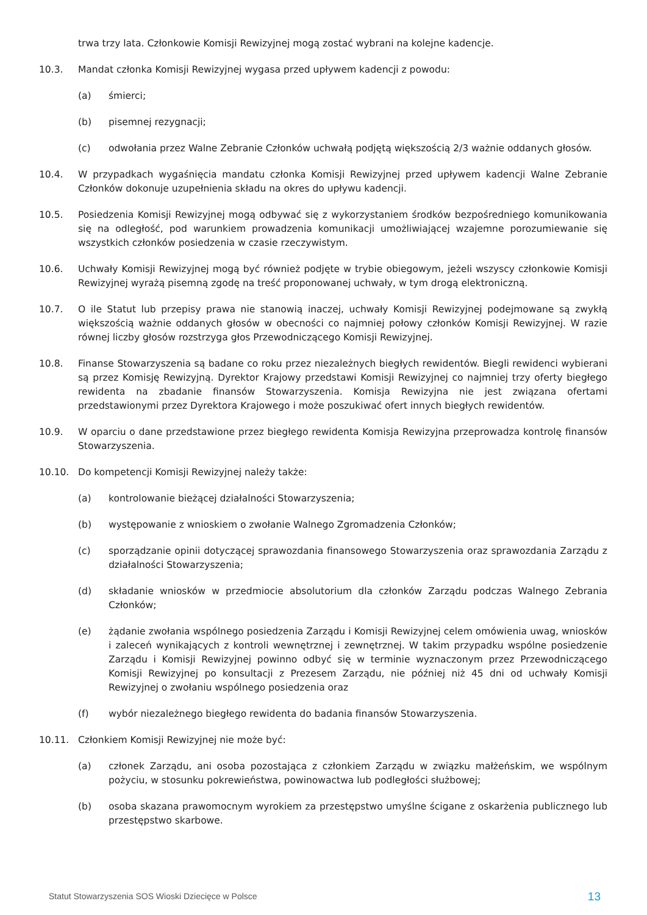trwa trzy lata. Członkowie Komisji Rewizyjnej mogą zostać wybrani na kolejne kadencje.
10.3. Mandat członka Komisji Rewizyjnej wygasa przed upływem kadencji z powodu:
(a) śmierci;
(b) pisemnej rezygnacji;
(c) odwołania przez Walne Zebranie Członków uchwałą podjętą większością 2/3 ważnie oddanych głosów.
10.4. W przypadkach wygaśnięcia mandatu członka Komisji Rewizyjnej przed upływem kadencji Walne Zebranie Członków dokonuje uzupełnienia składu na okres do upływu kadencji.
10.5. Posiedzenia Komisji Rewizyjnej mogą odbywać się z wykorzystaniem środków bezpośredniego komunikowania się na odległość, pod warunkiem prowadzenia komunikacji umożliwiającej wzajemne porozumiewanie się wszystkich członków posiedzenia w czasie rzeczywistym.
10.6. Uchwały Komisji Rewizyjnej mogą być również podjęte w trybie obiegowym, jeżeli wszyscy członkowie Komisji Rewizyjnej wyrażą pisemną zgodę na treść proponowanej uchwały, w tym drogą elektroniczną.
10.7. O ile Statut lub przepisy prawa nie stanowią inaczej, uchwały Komisji Rewizyjnej podejmowane są zwykłą większością ważnie oddanych głosów w obecności co najmniej połowy członków Komisji Rewizyjnej. W razie równej liczby głosów rozstrzyga głos Przewodniczącego Komisji Rewizyjnej.
10.8. Finanse Stowarzyszenia są badane co roku przez niezależnych biegłych rewidentów. Biegli rewidenci wybierani są przez Komisję Rewizyjną. Dyrektor Krajowy przedstawi Komisji Rewizyjnej co najmniej trzy oferty biegłego rewidenta na zbadanie finansów Stowarzyszenia. Komisja Rewizyjna nie jest związana ofertami przedstawionymi przez Dyrektora Krajowego i może poszukiwać ofert innych biegłych rewidentów.
10.9. W oparciu o dane przedstawione przez biegłego rewidenta Komisja Rewizyjna przeprowadza kontrolę finansów Stowarzyszenia.
10.10. Do kompetencji Komisji Rewizyjnej należy także:
(a) kontrolowanie bieżącej działalności Stowarzyszenia;
(b) występowanie z wnioskiem o zwołanie Walnego Zgromadzenia Członków;
(c) sporządzanie opinii dotyczącej sprawozdania finansowego Stowarzyszenia oraz sprawozdania Zarządu z działalności Stowarzyszenia;
(d) składanie wniosków w przedmiocie absolutorium dla członków Zarządu podczas Walnego Zebrania Członków;
(e) żądanie zwołania wspólnego posiedzenia Zarządu i Komisji Rewizyjnej celem omówienia uwag, wniosków i zaleceń wynikających z kontroli wewnętrznej i zewnętrznej. W takim przypadku wspólne posiedzenie Zarządu i Komisji Rewizyjnej powinno odbyć się w terminie wyznaczonym przez Przewodniczącego Komisji Rewizyjnej po konsultacji z Prezesem Zarządu, nie później niż 45 dni od uchwały Komisji Rewizyjnej o zwołaniu wspólnego posiedzenia oraz
(f) wybór niezależnego biegłego rewidenta do badania finansów Stowarzyszenia.
10.11. Członkiem Komisji Rewizyjnej nie może być:
(a) członek Zarządu, ani osoba pozostająca z członkiem Zarządu w związku małżeńskim, we wspólnym pożyciu, w stosunku pokrewieństwa, powinowactwa lub podległości służbowej;
(b) osoba skazana prawomocnym wyrokiem za przestępstwo umyślne ścigane z oskarżenia publicznego lub przestępstwo skarbowe.
Statut Stowarzyszenia SOS Wioski Dziecięce w Polsce 13